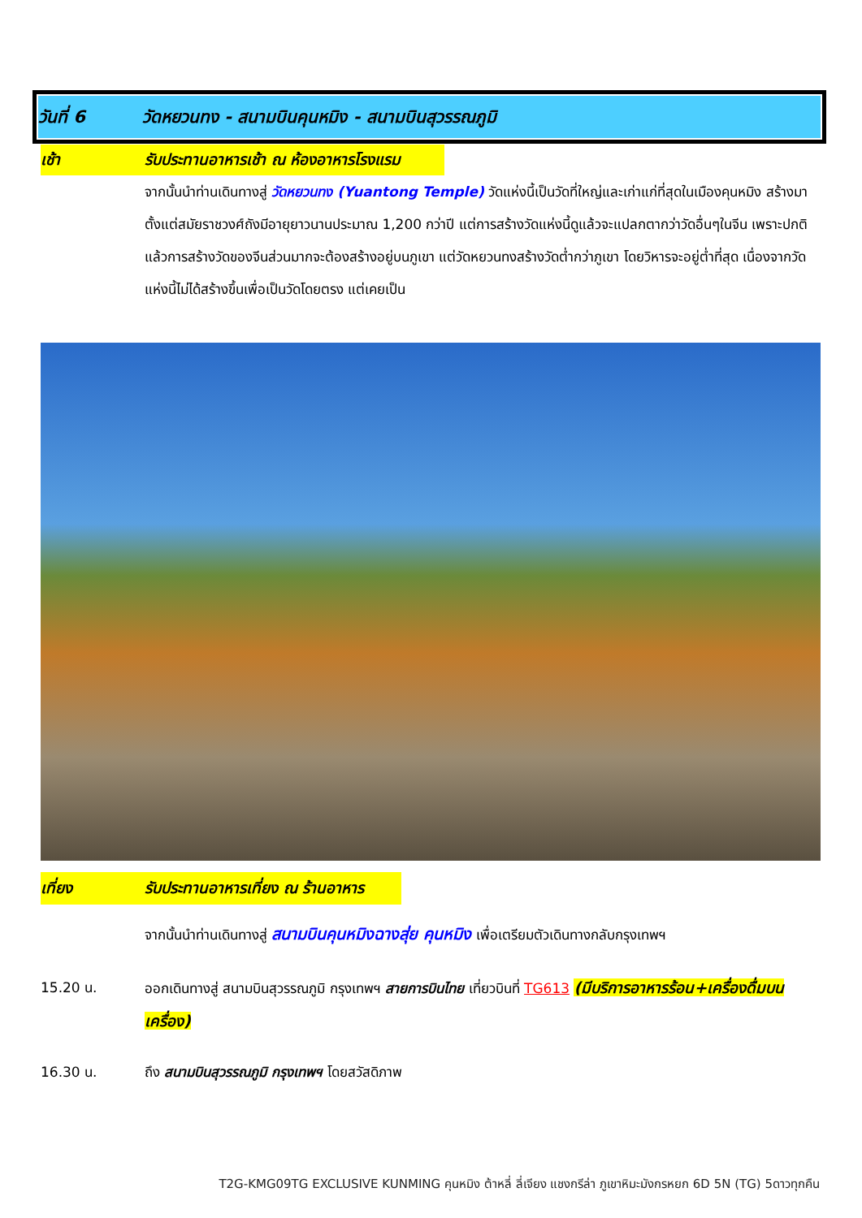วันที่ 6 วัดหยวนทง - สนามบินคุนหมิง - สนามบินสุวรรณภูมิ
เช้า รับประทานอาหารเช้า ณ ห้องอาหารโรงแรม
จากนั้นนำท่านเดินทางสู่ วัดหยวนทง (Yuantong Temple) วัดแห่งนี้เป็นวัดที่ใหญ่และเก่าแก่ที่สุดในเมืองคุนหมิง สร้างมาตั้งแต่สมัยราชวงศ์ถังมีอายุยาวนานประมาณ 1,200 กว่าปี แต่การสร้างวัดแห่งนี้ดูแล้วจะแปลกตากว่าวัดอื่นๆในจีน เพราะปกติแล้วการสร้างวัดของจีนส่วนมากจะต้องสร้างอยู่บนภูเขา แต่วัดหยวนทงสร้างวัดต่ำกว่าภูเขา โดยวิหารจะอยู่ต่ำที่สุด เนื่องจากวัดแห่งนี้ไม่ได้สร้างขึ้นเพื่อเป็นวัดโดยตรง แต่เคยเป็น
เที่ยง รับประทานอาหารเที่ยง ณ ร้านอาหาร
จากนั้นนำท่านเดินทางสู่ สนามบินคุนหมิงฉางสุ่ย คุนหมิง เพื่อเตรียมตัวเดินทางกลับกรุงเทพฯ
15.20 น. ออกเดินทางสู่ สนามบินสุวรรณภูมิ กรุงเทพฯ สายการบินไทย เที่ยวบินที่ TG613 (มีบริการอาหารร้อน+เครื่องดื่มบนเครื่อง)
16.30 น. ถึง สนามบินสุวรรณภูมิ กรุงเทพฯ โดยสวัสดิภาพ
T2G-KMG09TG EXCLUSIVE KUNMING คุนหมิง ต้าหลี่ ลี่เจียง แชงกรีล่า ภูเขาหิมะมังกรหยก 6D 5N (TG) 5ดาวทุกคืน